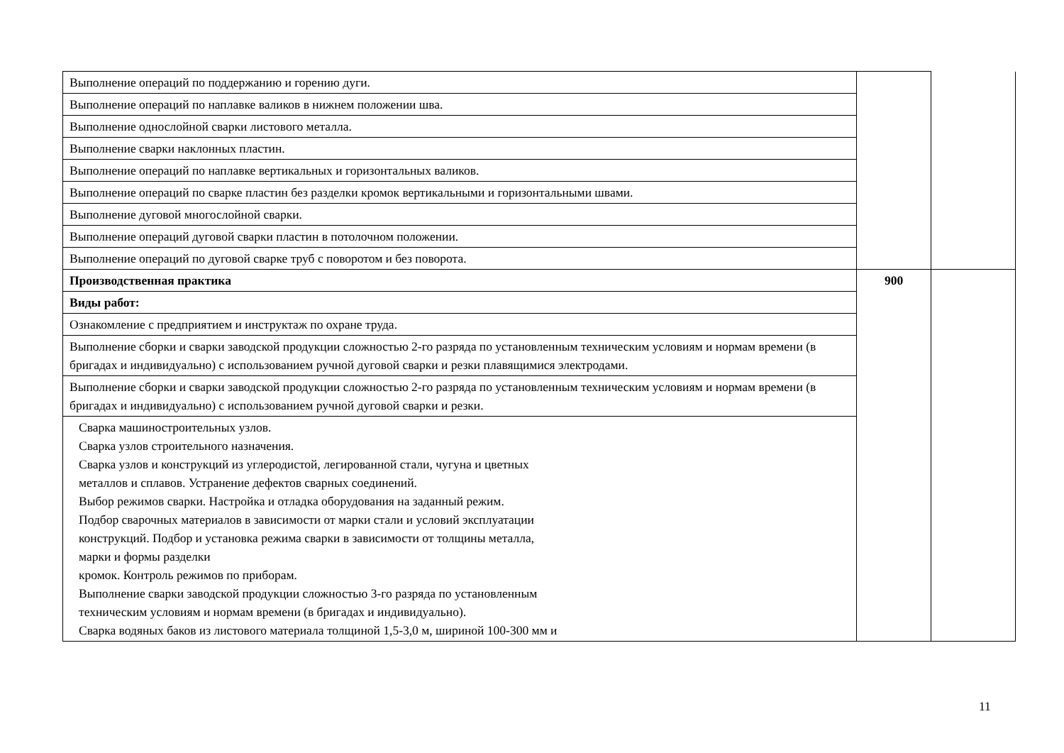| Выполнение операций по поддержанию и горению дуги. | | |
| Выполнение операций по наплавке валиков в нижнем положении шва. | | |
| Выполнение однослойной сварки листового металла. | | |
| Выполнение сварки наклонных пластин. | | |
| Выполнение операций по наплавке вертикальных и горизонтальных валиков. | | |
| Выполнение операций по сварке пластин без разделки кромок вертикальными и горизонтальными швами. | | |
| Выполнение дуговой многослойной сварки. | | |
| Выполнение операций дуговой сварки пластин в потолочном положении. | | |
| Выполнение операций по дуговой сварке труб с поворотом и без поворота. | | |
| Производственная практика | 900 | |
| Виды работ: | | |
| Ознакомление с предприятием и инструктаж по охране труда. | | |
| Выполнение сборки и сварки заводской продукции сложностью 2-го разряда по установленным техническим условиям и нормам времени (в бригадах и индивидуально) с использованием ручной дуговой сварки и резки плавящимися электродами. | | |
| Выполнение сборки и сварки заводской продукции сложностью 2-го разряда по установленным техническим условиям и нормам времени (в бригадах и индивидуально) с использованием ручной дуговой сварки и резки. | | |
| Сварка машиностроительных узлов. Сварка узлов строительного назначения. Сварка узлов и конструкций из углеродистой, легированной стали, чугуна и цветных металлов и сплавов. Устранение дефектов сварных соединений. Выбор режимов сварки. Настройка и отладка оборудования на заданный режим. Подбор сварочных материалов в зависимости от марки стали и условий эксплуатации конструкций. Подбор и установка режима сварки в зависимости от толщины металла, марки и формы разделки кромок. Контроль режимов по приборам. Выполнение сварки заводской продукции сложностью 3-го разряда по установленным техническим условиям и нормам времени (в бригадах и индивидуально). Сварка водяных баков из листового материала толщиной 1,5-3,0 м, шириной 100-300 мм и | | |
11